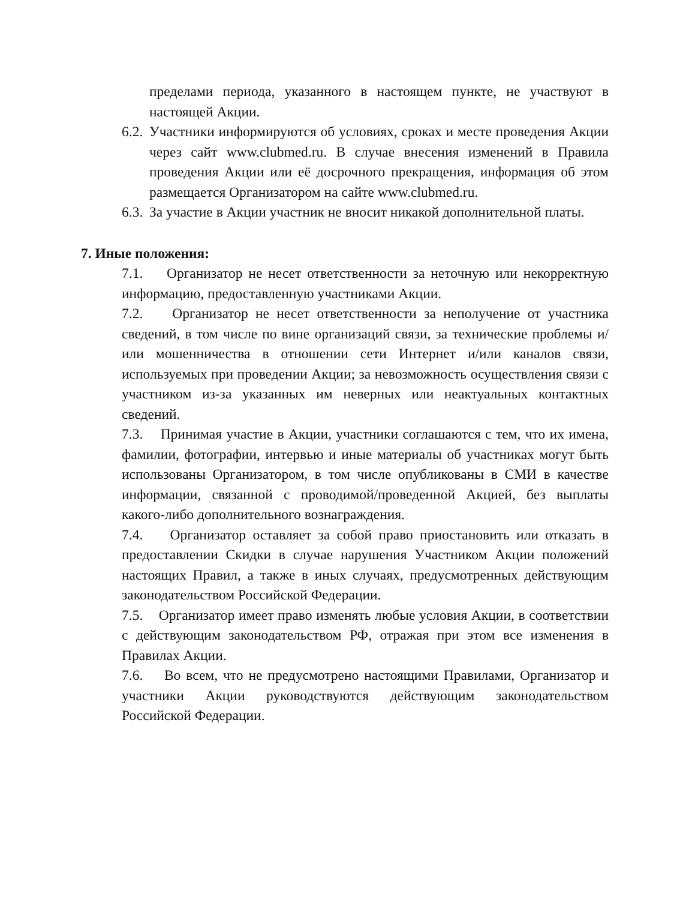пределами периода, указанного в настоящем пункте, не участвуют в настоящей Акции.
6.2. Участники информируются об условиях, сроках и месте проведения Акции через сайт www.clubmed.ru. В случае внесения изменений в Правила проведения Акции или её досрочного прекращения, информация об этом размещается Организатором на сайте www.clubmed.ru.
6.3. За участие в Акции участник не вносит никакой дополнительной платы.
7. Иные положения:
7.1. Организатор не несет ответственности за неточную или некорректную информацию, предоставленную участниками Акции.
7.2. Организатор не несет ответственности за неполучение от участника сведений, в том числе по вине организаций связи, за технические проблемы и/или мошенничества в отношении сети Интернет и/или каналов связи, используемых при проведении Акции; за невозможность осуществления связи с участником из-за указанных им неверных или неактуальных контактных сведений.
7.3. Принимая участие в Акции, участники соглашаются с тем, что их имена, фамилии, фотографии, интервью и иные материалы об участниках могут быть использованы Организатором, в том числе опубликованы в СМИ в качестве информации, связанной с проводимой/проведенной Акцией, без выплаты какого-либо дополнительного вознаграждения.
7.4. Организатор оставляет за собой право приостановить или отказать в предоставлении Скидки в случае нарушения Участником Акции положений настоящих Правил, а также в иных случаях, предусмотренных действующим законодательством Российской Федерации.
7.5. Организатор имеет право изменять любые условия Акции, в соответствии с действующим законодательством РФ, отражая при этом все изменения в Правилах Акции.
7.6. Во всем, что не предусмотрено настоящими Правилами, Организатор и участники Акции руководствуются действующим законодательством Российской Федерации.